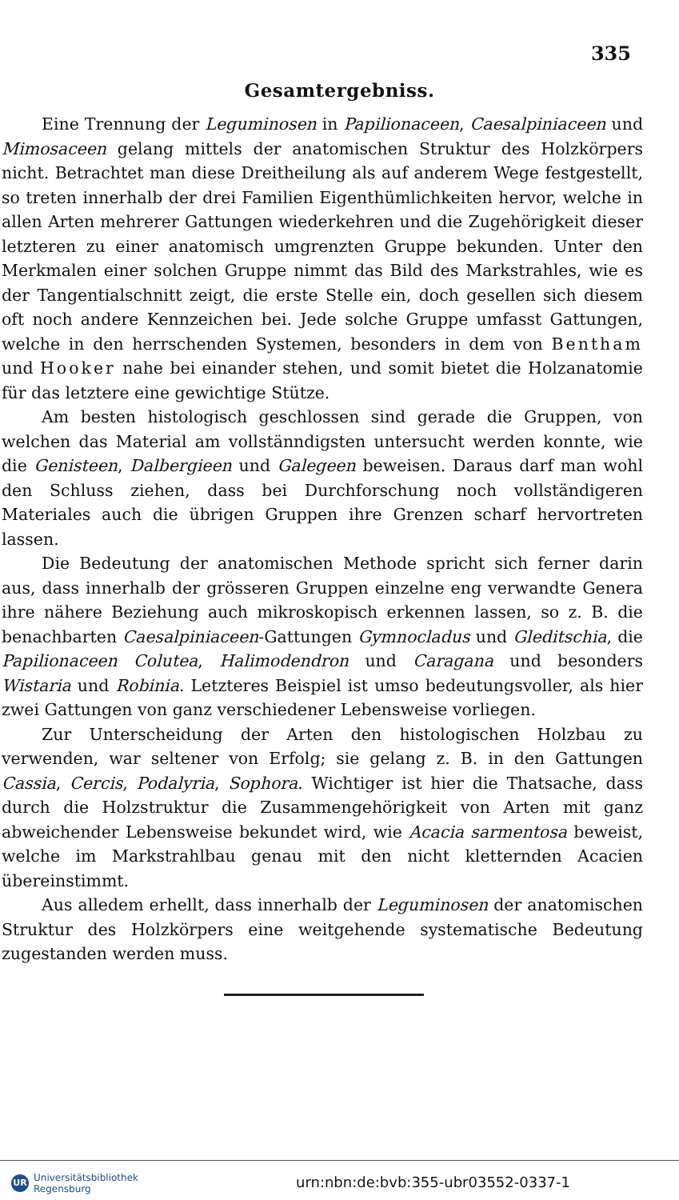335
Gesamtergebniss.
Eine Trennung der Leguminosen in Papilionaceen, Caesalpiniaceen und Mimosaceen gelang mittels der anatomischen Struktur des Holzkörpers nicht. Betrachtet man diese Dreitheilung als auf anderem Wege festgestellt, so treten innerhalb der drei Familien Eigenthümlichkeiten hervor, welche in allen Arten mehrerer Gattungen wiederkehren und die Zugehörigkeit dieser letzteren zu einer anatomisch umgrenzten Gruppe bekunden. Unter den Merkmalen einer solchen Gruppe nimmt das Bild des Markstrahles, wie es der Tangentialschnitt zeigt, die erste Stelle ein, doch gesellen sich diesem oft noch andere Kennzeichen bei. Jede solche Gruppe umfasst Gattungen, welche in den herrschenden Systemen, besonders in dem von Bentham und Hooker nahe bei einander stehen, und somit bietet die Holzanatomie für das letztere eine gewichtige Stütze.
Am besten histologisch geschlossen sind gerade die Gruppen, von welchen das Material am vollstänndigsten untersucht werden konnte, wie die Genisteen, Dalbergieen und Galegeen beweisen. Daraus darf man wohl den Schluss ziehen, dass bei Durchforschung noch vollständigeren Materiales auch die übrigen Gruppen ihre Grenzen scharf hervortreten lassen.
Die Bedeutung der anatomischen Methode spricht sich ferner darin aus, dass innerhalb der grösseren Gruppen einzelne eng verwandte Genera ihre nähere Beziehung auch mikroskopisch erkennen lassen, so z. B. die benachbarten Caesalpiniaceen-Gattungen Gymnocladus und Gleditschia, die Papilionaceen Colutea, Halimodendron und Caragana und besonders Wistaria und Robinia. Letzteres Beispiel ist umso bedeutungsvoller, als hier zwei Gattungen von ganz verschiedener Lebensweise vorliegen.
Zur Unterscheidung der Arten den histologischen Holzbau zu verwenden, war seltener von Erfolg; sie gelang z. B. in den Gattungen Cassia, Cercis, Podalyria, Sophora. Wichtiger ist hier die Thatsache, dass durch die Holzstruktur die Zusammengehörigkeit von Arten mit ganz abweichender Lebensweise bekundet wird, wie Acacia sarmentosa beweist, welche im Markstrahlbau genau mit den nicht kletternden Acacien übereinstimmt.
Aus alledem erhellt, dass innerhalb der Leguminosen der anatomischen Struktur des Holzkörpers eine weitgehende systematische Bedeutung zugestanden werden muss.
UR Universitätsbibliothek
Regensburg
urn:nbn:de:bvb:355-ubr03552-0337-1